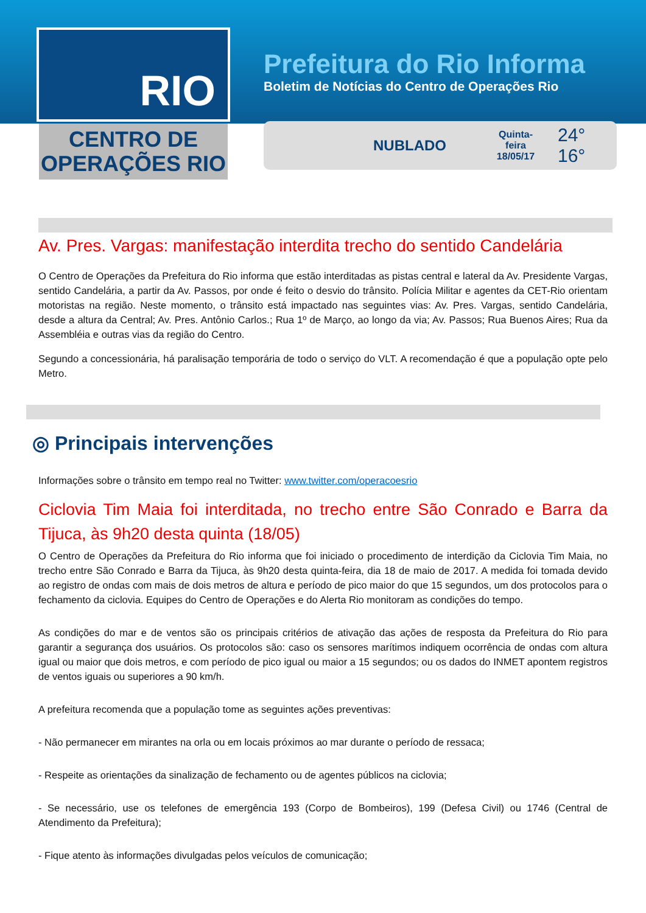RIO
CENTRO DE
OPERAÇÕES RIO
Prefeitura do Rio Informa
Boletim de Notícias do Centro de Operações Rio
NUBLADO Quinta-feira
18/05/17 24° 16°
Av. Pres. Vargas: manifestação interdita trecho do sentido Candelária
O Centro de Operações da Prefeitura do Rio informa que estão interditadas as pistas central e lateral da Av. Presidente Vargas, sentido Candelária, a partir da Av. Passos, por onde é feito o desvio do trânsito. Polícia Militar e agentes da CET-Rio orientam motoristas na região. Neste momento, o trânsito está impactado nas seguintes vias: Av. Pres. Vargas, sentido Candelária, desde a altura da Central; Av. Pres. Antônio Carlos.; Rua 1º de Março, ao longo da via; Av. Passos; Rua Buenos Aires; Rua da Assembléia e outras vias da região do Centro.
Segundo a concessionária, há paralisação temporária de todo o serviço do VLT. A recomendação é que a população opte pelo Metro.
◎ Principais intervenções
Informações sobre o trânsito em tempo real no Twitter: www.twitter.com/operacoesrio
Ciclovia Tim Maia foi interditada, no trecho entre São Conrado e Barra da Tijuca, às 9h20 desta quinta (18/05)
O Centro de Operações da Prefeitura do Rio informa que foi iniciado o procedimento de interdição da Ciclovia Tim Maia, no trecho entre São Conrado e Barra da Tijuca, às 9h20 desta quinta-feira, dia 18 de maio de 2017. A medida foi tomada devido ao registro de ondas com mais de dois metros de altura e período de pico maior do que 15 segundos, um dos protocolos para o fechamento da ciclovia. Equipes do Centro de Operações e do Alerta Rio monitoram as condições do tempo.
As condições do mar e de ventos são os principais critérios de ativação das ações de resposta da Prefeitura do Rio para garantir a segurança dos usuários. Os protocolos são: caso os sensores marítimos indiquem ocorrência de ondas com altura igual ou maior que dois metros, e com período de pico igual ou maior a 15 segundos; ou os dados do INMET apontem registros de ventos iguais ou superiores a 90 km/h.
A prefeitura recomenda que a população tome as seguintes ações preventivas:
- Não permanecer em mirantes na orla ou em locais próximos ao mar durante o período de ressaca;
- Respeite as orientações da sinalização de fechamento ou de agentes públicos na ciclovia;
- Se necessário, use os telefones de emergência 193 (Corpo de Bombeiros), 199 (Defesa Civil) ou 1746 (Central de Atendimento da Prefeitura);
- Fique atento às informações divulgadas pelos veículos de comunicação;